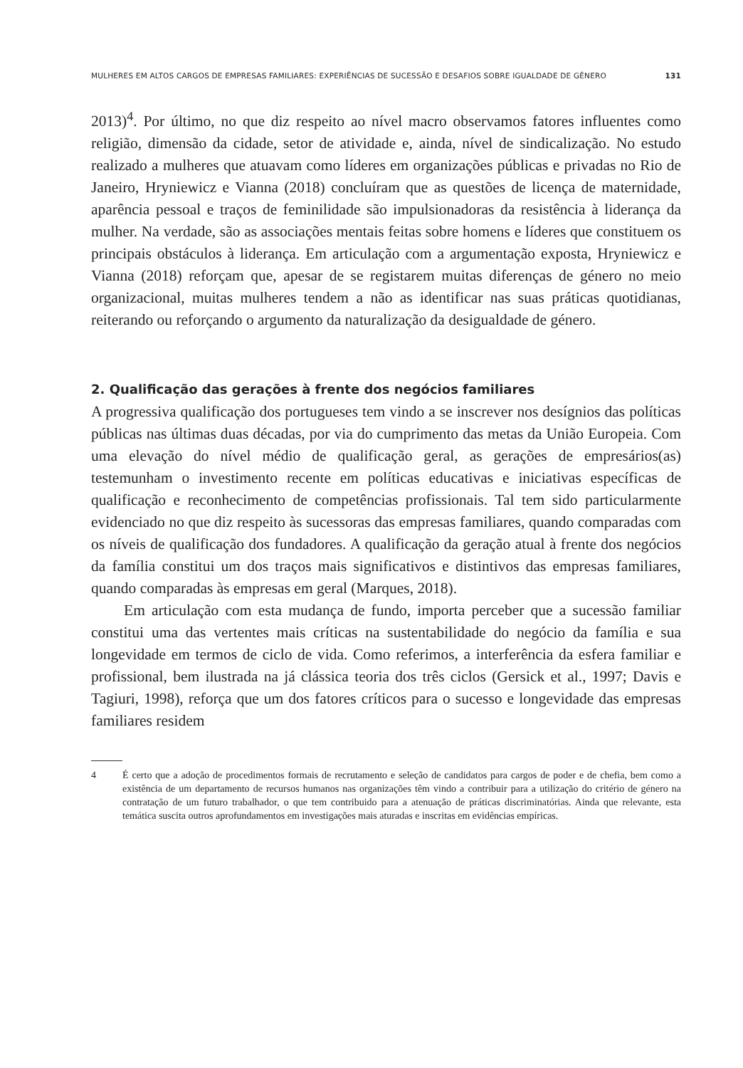MULHERES EM ALTOS CARGOS DE EMPRESAS FAMILIARES: EXPERIÊNCIAS DE SUCESSÃO E DESAFIOS SOBRE IGUALDADE DE GÉNERO 131
2013)<sup>4</sup>. Por último, no que diz respeito ao nível macro observamos fatores influentes como religião, dimensão da cidade, setor de atividade e, ainda, nível de sindicalização. No estudo realizado a mulheres que atuavam como líderes em organizações públicas e privadas no Rio de Janeiro, Hryniewicz e Vianna (2018) concluíram que as questões de licença de maternidade, aparência pessoal e traços de feminilidade são impulsionadoras da resistência à liderança da mulher. Na verdade, são as associações mentais feitas sobre homens e líderes que constituem os principais obstáculos à liderança. Em articulação com a argumentação exposta, Hryniewicz e Vianna (2018) reforçam que, apesar de se registarem muitas diferenças de género no meio organizacional, muitas mulheres tendem a não as identificar nas suas práticas quotidianas, reiterando ou reforçando o argumento da naturalização da desigualdade de género.
2. Qualificação das gerações à frente dos negócios familiares
A progressiva qualificação dos portugueses tem vindo a se inscrever nos desígnios das políticas públicas nas últimas duas décadas, por via do cumprimento das metas da União Europeia. Com uma elevação do nível médio de qualificação geral, as gerações de empresários(as) testemunham o investimento recente em políticas educativas e iniciativas específicas de qualificação e reconhecimento de competências profissionais. Tal tem sido particularmente evidenciado no que diz respeito às sucessoras das empresas familiares, quando comparadas com os níveis de qualificação dos fundadores. A qualificação da geração atual à frente dos negócios da família constitui um dos traços mais significativos e distintivos das empresas familiares, quando comparadas às empresas em geral (Marques, 2018).
Em articulação com esta mudança de fundo, importa perceber que a sucessão familiar constitui uma das vertentes mais críticas na sustentabilidade do negócio da família e sua longevidade em termos de ciclo de vida. Como referimos, a interferência da esfera familiar e profissional, bem ilustrada na já clássica teoria dos três ciclos (Gersick et al., 1997; Davis e Tagiuri, 1998), reforça que um dos fatores críticos para o sucesso e longevidade das empresas familiares residem
4 É certo que a adoção de procedimentos formais de recrutamento e seleção de candidatos para cargos de poder e de chefia, bem como a existência de um departamento de recursos humanos nas organizações têm vindo a contribuir para a utilização do critério de género na contratação de um futuro trabalhador, o que tem contribuido para a atenuação de práticas discriminatórias. Ainda que relevante, esta temática suscita outros aprofundamentos em investigações mais aturadas e inscritas em evidências empíricas.